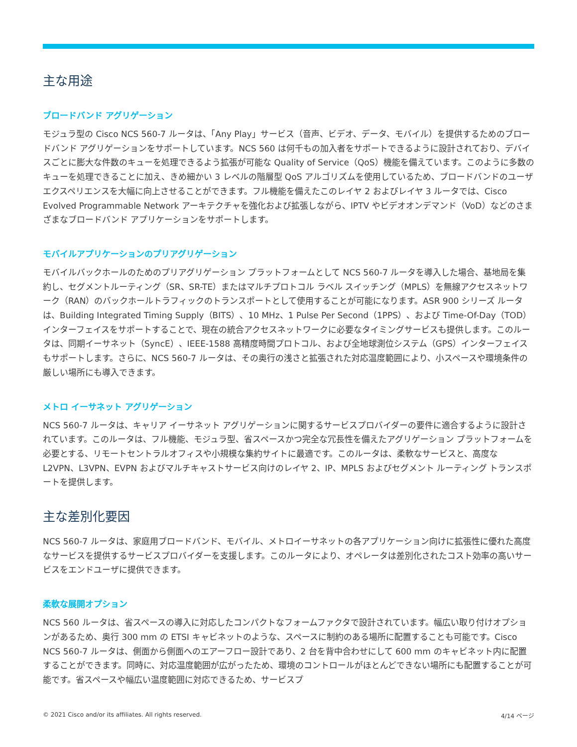主な用途
ブロードバンド アグリゲーション
モジュラ型の Cisco NCS 560-7 ルータは、「Any Play」サービス（音声、ビデオ、データ、モバイル）を提供するためのブロードバンド アグリゲーションをサポートしています。NCS 560 は何千もの加入者をサポートできるように設計されており、デバイスごとに膨大な件数のキューを処理できるよう拡張が可能な Quality of Service（QoS）機能を備えています。このように多数のキューを処理できることに加え、きめ細かい 3 レベルの階層型 QoS アルゴリズムを使用しているため、ブロードバンドのユーザ エクスペリエンスを大幅に向上させることができます。フル機能を備えたこのレイヤ 2 およびレイヤ 3 ルータでは、Cisco Evolved Programmable Network アーキテクチャを強化および拡張しながら、IPTV やビデオオンデマンド（VoD）などのさまざまなブロードバンド アプリケーションをサポートします。
モバイルアプリケーションのプリアグリゲーション
モバイルバックホールのためのプリアグリゲーション プラットフォームとして NCS 560-7 ルータを導入した場合、基地局を集約し、セグメントルーティング（SR、SR-TE）またはマルチプロトコル ラベル スイッチング（MPLS）を無線アクセスネットワーク（RAN）のバックホールトラフィックのトランスポートとして使用することが可能になります。ASR 900 シリーズ ルータは、Building Integrated Timing Supply（BITS）、10 MHz、1 Pulse Per Second（1PPS）、および Time-Of-Day（TOD）インターフェイスをサポートすることで、現在の統合アクセスネットワークに必要なタイミングサービスも提供します。このルータは、同期イーサネット（SyncE）、IEEE-1588 高精度時間プロトコル、および全地球測位システム（GPS）インターフェイスもサポートします。さらに、NCS 560-7 ルータは、その奥行の浅さと拡張された対応温度範囲により、小スペースや環境条件の厳しい場所にも導入できます。
メトロ イーサネット アグリゲーション
NCS 560-7 ルータは、キャリア イーサネット アグリゲーションに関するサービスプロバイダーの要件に適合するように設計されています。このルータは、フル機能、モジュラ型、省スペースかつ完全な冗長性を備えたアグリゲーション プラットフォームを必要とする、リモートセントラルオフィスや小規模な集約サイトに最適です。このルータは、柔軟なサービスと、高度な L2VPN、L3VPN、EVPN およびマルチキャストサービス向けのレイヤ 2、IP、MPLS およびセグメント ルーティング トランスポートを提供します。
主な差別化要因
NCS 560-7 ルータは、家庭用ブロードバンド、モバイル、メトロイーサネットの各アプリケーション向けに拡張性に優れた高度なサービスを提供するサービスプロバイダーを支援します。このルータにより、オペレータは差別化されたコスト効率の高いサービスをエンドユーザに提供できます。
柔軟な展開オプション
NCS 560 ルータは、省スペースの導入に対応したコンパクトなフォームファクタで設計されています。幅広い取り付けオプションがあるため、奥行 300 mm の ETSI キャビネットのような、スペースに制約のある場所に配置することも可能です。Cisco NCS 560-7 ルータは、側面から側面へのエアーフロー設計であり、2 台を背中合わせにして 600 mm のキャビネット内に配置することができます。同時に、対応温度範囲が広がったため、環境のコントロールがほとんどできない場所にも配置することが可能です。省スペースや幅広い温度範囲に対応できるため、サービスプ
© 2021 Cisco and/or its affiliates. All rights reserved. 4/14 ページ